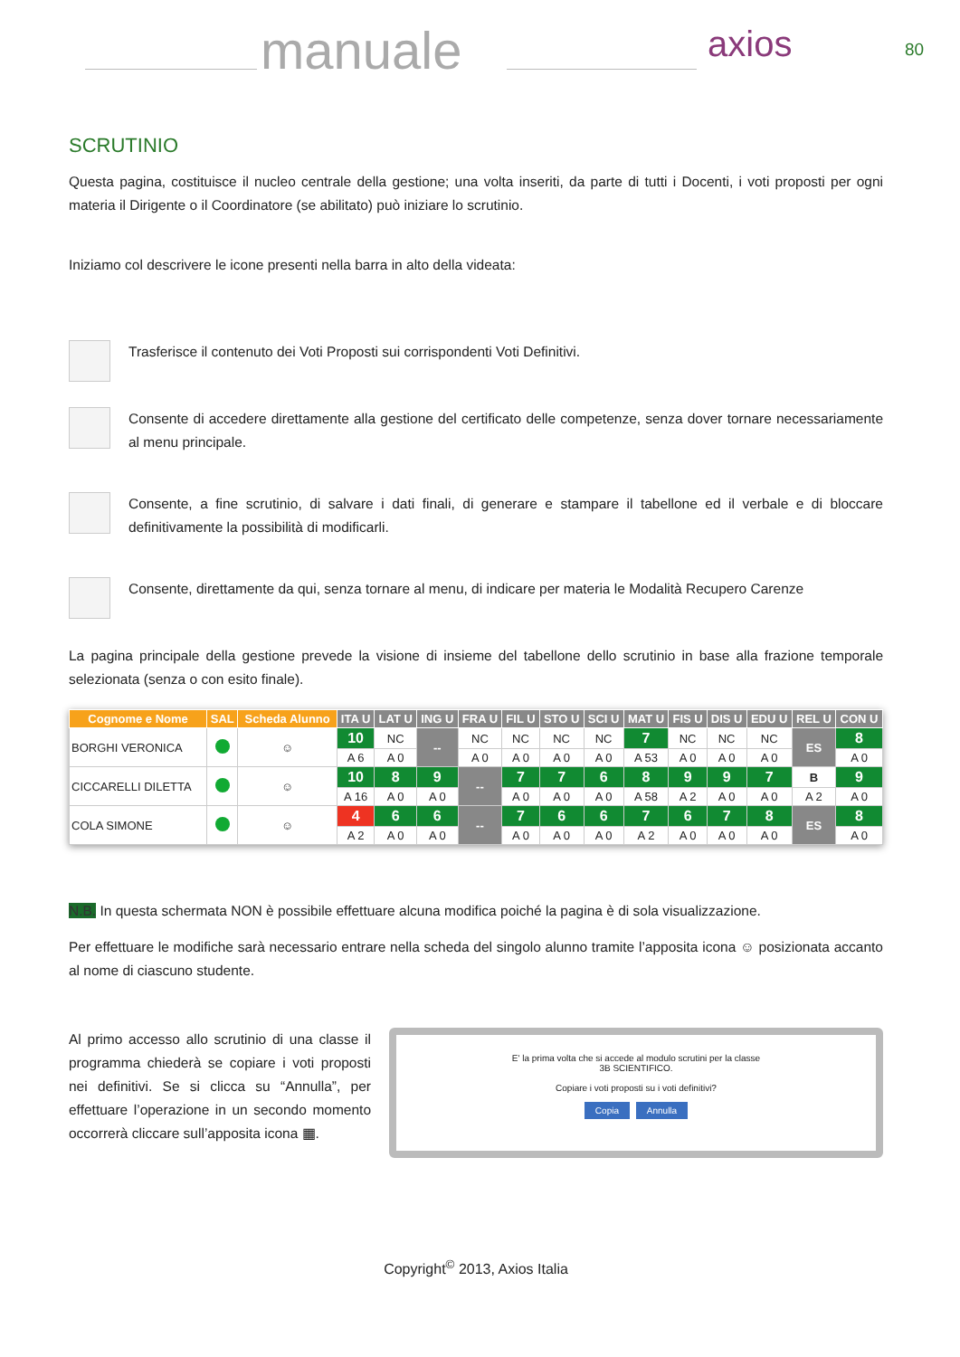manuale axios 80
SCRUTINIO
Questa pagina, costituisce il nucleo centrale della gestione; una volta inseriti, da parte di tutti i Docenti, i voti proposti per ogni materia il Dirigente o il Coordinatore (se abilitato) può iniziare lo scrutinio.
Iniziamo col descrivere le icone presenti nella barra in alto della videata:
Trasferisce il contenuto dei Voti Proposti sui corrispondenti Voti Definitivi.
Consente di accedere direttamente alla gestione del certificato delle competenze, senza dover tornare necessariamente al menu principale.
Consente, a fine scrutinio, di salvare i dati finali, di generare e stampare il tabellone ed il verbale e di bloccare definitivamente la possibilità di modificarli.
Consente, direttamente da qui, senza tornare al menu, di indicare per materia le Modalità Recupero Carenze
La pagina principale della gestione prevede la visione di insieme del tabellone dello scrutinio in base alla frazione temporale selezionata (senza o con esito finale).
| Cognome e Nome | SAL | Scheda Alunno | ITA U | LAT U | ING U | FRA U | FIL U | STO U | SCI U | MAT U | FIS U | DIS U | EDU U | REL U | CON U |
| --- | --- | --- | --- | --- | --- | --- | --- | --- | --- | --- | --- | --- | --- | --- | --- |
| BORGHI VERONICA | | ☺ | 10 | NC | -- | NC | NC | NC | NC | 7 | NC | NC | NC | ES | 8 |
| | | | A 6 | A 0 | | A 0 | A 0 | A 0 | A 0 | A 53 | A 0 | A 0 | A 0 | | A 0 |
| CICCARELLI DILETTA | | ☺ | 10 | 8 | 9 | -- | 7 | 7 | 6 | 8 | 9 | 9 | 7 | B | 9 |
| | | | A 16 | A 0 | A 0 | | A 0 | A 0 | A 0 | A 58 | A 2 | A 0 | A 0 | A 2 | A 0 |
| COLA SIMONE | | ☺ | 4 | 6 | 6 | -- | 7 | 6 | 6 | 7 | 6 | 7 | 8 | ES | 8 |
| | | | A 2 | A 0 | A 0 | | A 0 | A 0 | A 0 | A 2 | A 0 | A 0 | A 0 | | A 0 |
N.B. In questa schermata NON è possibile effettuare alcuna modifica poiché la pagina è di sola visualizzazione.
Per effettuare le modifiche sarà necessario entrare nella scheda del singolo alunno tramite l’apposita icona ☺ posizionata accanto al nome di ciascuno studente.
Al primo accesso allo scrutinio di una classe il programma chiederà se copiare i voti proposti nei definitivi. Se si clicca su “Annulla”, per effettuare l’operazione in un secondo momento occorrerà cliccare sull’apposita icona ▦.
E' la prima volta che si accede al modulo scrutini per la classe
3B SCIENTIFICO.
Copiare i voti proposti su i voti definitivi?
Copia Annulla
Copyright<sup>©</sup> 2013, Axios Italia